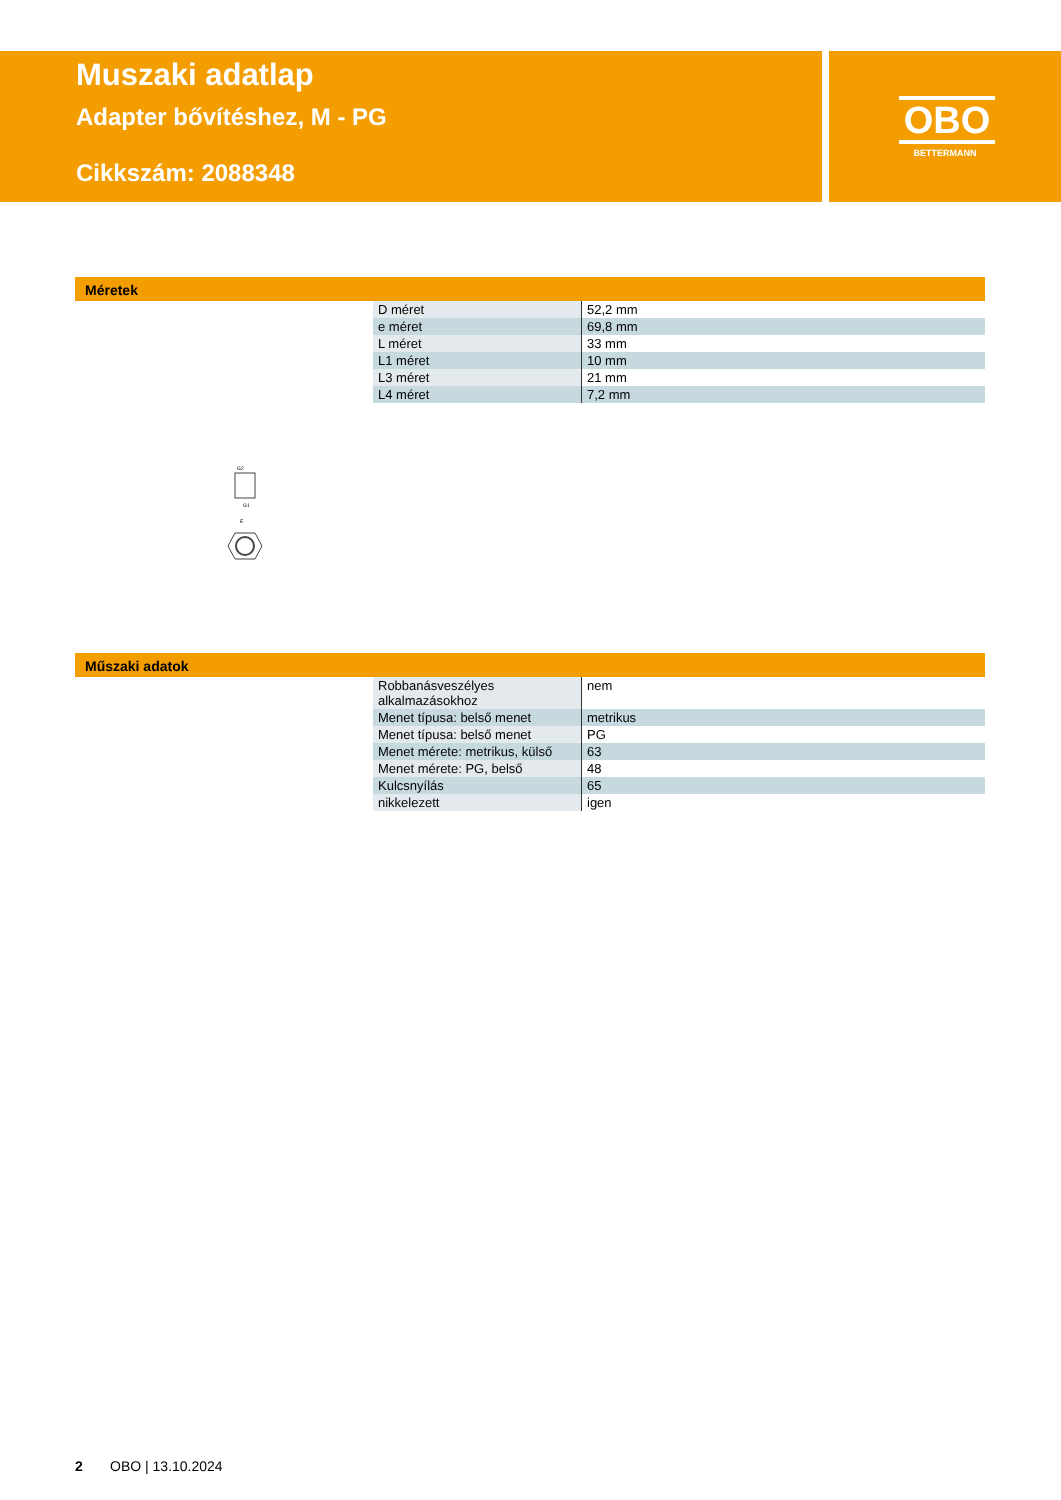Muszaki adatlap
Adapter bővítéshez, M - PG
Cikkszám: 2088348
OBO
BETTERMANN
Méretek
| D méret | 52,2 mm |
| e méret | 69,8 mm |
| L méret | 33 mm |
| L1 méret | 10 mm |
| L3 méret | 21 mm |
| L4 méret | 7,2 mm |
G2
G1
E
Műszaki adatok
| Robbanásveszélyes alkalmazásokhoz | nem |
| Menet típusa: belső menet | metrikus |
| Menet típusa: belső menet | PG |
| Menet mérete: metrikus, külső | 63 |
| Menet mérete: PG, belső | 48 |
| Kulcsnyílás | 65 |
| nikkelezett | igen |
2 OBO | 13.10.2024